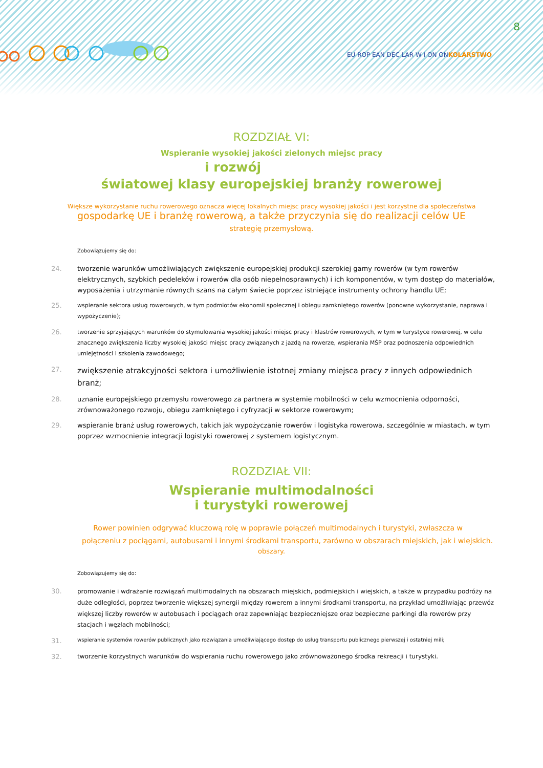8
EU ROP EAN DEC LAR W I ON ONKOLARSTWO
ROZDZIAŁ VI:
Wspieranie wysokiej jakości zielonych miejsc pracy
i rozwój
światowej klasy europejskiej branży rowerowej
Większe wykorzystanie ruchu rowerowego oznacza więcej lokalnych miejsc pracy wysokiej jakości i jest korzystne dla społeczeństwa
gospodarkę UE i branżę rowerową, a także przyczynia się do realizacji celów UE
strategię przemysłową.
Zobowiązujemy się do:
24. tworzenie warunków umożliwiających zwiększenie europejskiej produkcji szerokiej gamy rowerów (w tym rowerów elektrycznych, szybkich pedeleków i rowerów dla osób niepełnosprawnych) i ich komponentów, w tym dostęp do materiałów, wyposażenia i utrzymanie równych szans na całym świecie poprzez istniejące instrumenty ochrony handlu UE;
25. wspieranie sektora usług rowerowych, w tym podmiotów ekonomii społecznej i obiegu zamkniętego rowerów (ponowne wykorzystanie, naprawa i wypożyczenie);
26. tworzenie sprzyjających warunków do stymulowania wysokiej jakości miejsc pracy i klastrów rowerowych, w tym w turystyce rowerowej, w celu znacznego zwiększenia liczby wysokiej jakości miejsc pracy związanych z jazdą na rowerze, wspierania MŚP oraz podnoszenia odpowiednich umiejętności i szkolenia zawodowego;
27. zwiększenie atrakcyjności sektora i umożliwienie istotnej zmiany miejsca pracy z innych odpowiednich branż;
28. uznanie europejskiego przemysłu rowerowego za partnera w systemie mobilności w celu wzmocnienia odporności, zrównoważonego rozwoju, obiegu zamkniętego i cyfryzacji w sektorze rowerowym;
29. wspieranie branż usług rowerowych, takich jak wypożyczanie rowerów i logistyka rowerowa, szczególnie w miastach, w tym poprzez wzmocnienie integracji logistyki rowerowej z systemem logistycznym.
ROZDZIAŁ VII:
Wspieranie multimodalności
i turystyki rowerowej
Rower powinien odgrywać kluczową rolę w poprawie połączeń multimodalnych i turystyki, zwłaszcza w połączeniu z pociągami, autobusami i innymi środkami transportu, zarówno w obszarach miejskich, jak i wiejskich.
obszary.
Zobowiązujemy się do:
30. promowanie i wdrażanie rozwiązań multimodalnych na obszarach miejskich, podmiejskich i wiejskich, a także w przypadku podróży na duże odległości, poprzez tworzenie większej synergii między rowerem a innymi środkami transportu, na przykład umożliwiając przewóz większej liczby rowerów w autobusach i pociągach oraz zapewniając bezpieczniejsze oraz bezpieczne parkingi dla rowerów przy stacjach i węzłach mobilności;
31. wspieranie systemów rowerów publicznych jako rozwiązania umożliwiającego dostęp do usług transportu publicznego pierwszej i ostatniej mili;
32. tworzenie korzystnych warunków do wspierania ruchu rowerowego jako zrównoważonego środka rekreacji i turystyki.